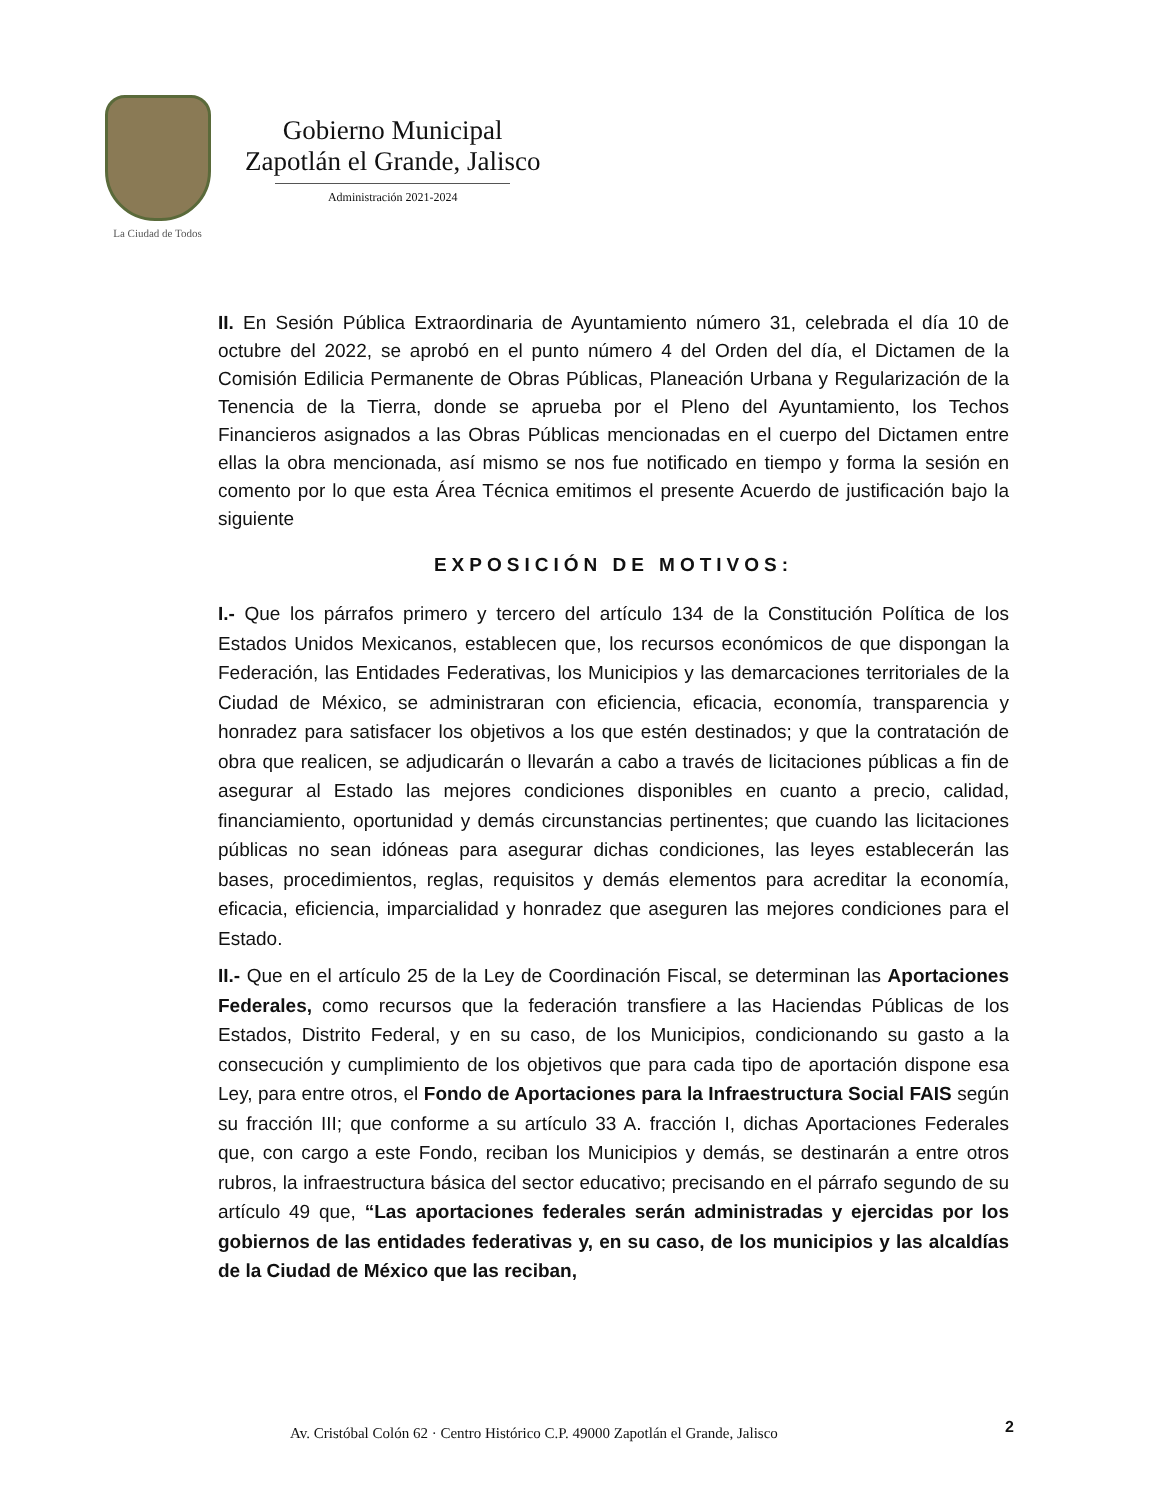La Ciudad de Todos
Gobierno Municipal
Zapotlán el Grande, Jalisco
Administración 2021-2024
II. En Sesión Pública Extraordinaria de Ayuntamiento número 31, celebrada el día 10 de octubre del 2022, se aprobó en el punto número 4 del Orden del día, el Dictamen de la Comisión Edilicia Permanente de Obras Públicas, Planeación Urbana y Regularización de la Tenencia de la Tierra, donde se aprueba por el Pleno del Ayuntamiento, los Techos Financieros asignados a las Obras Públicas mencionadas en el cuerpo del Dictamen entre ellas la obra mencionada, así mismo se nos fue notificado en tiempo y forma la sesión en comento por lo que esta Área Técnica emitimos el presente Acuerdo de justificación bajo la siguiente
EXPOSICIÓN DE MOTIVOS:
I.- Que los párrafos primero y tercero del artículo 134 de la Constitución Política de los Estados Unidos Mexicanos, establecen que, los recursos económicos de que dispongan la Federación, las Entidades Federativas, los Municipios y las demarcaciones territoriales de la Ciudad de México, se administraran con eficiencia, eficacia, economía, transparencia y honradez para satisfacer los objetivos a los que estén destinados; y que la contratación de obra que realicen, se adjudicarán o llevarán a cabo a través de licitaciones públicas a fin de asegurar al Estado las mejores condiciones disponibles en cuanto a precio, calidad, financiamiento, oportunidad y demás circunstancias pertinentes; que cuando las licitaciones públicas no sean idóneas para asegurar dichas condiciones, las leyes establecerán las bases, procedimientos, reglas, requisitos y demás elementos para acreditar la economía, eficacia, eficiencia, imparcialidad y honradez que aseguren las mejores condiciones para el Estado.
II.- Que en el artículo 25 de la Ley de Coordinación Fiscal, se determinan las Aportaciones Federales, como recursos que la federación transfiere a las Haciendas Públicas de los Estados, Distrito Federal, y en su caso, de los Municipios, condicionando su gasto a la consecución y cumplimiento de los objetivos que para cada tipo de aportación dispone esa Ley, para entre otros, el Fondo de Aportaciones para la Infraestructura Social FAIS según su fracción III; que conforme a su artículo 33 A. fracción I, dichas Aportaciones Federales que, con cargo a este Fondo, reciban los Municipios y demás, se destinarán a entre otros rubros, la infraestructura básica del sector educativo; precisando en el párrafo segundo de su artículo 49 que, “Las aportaciones federales serán administradas y ejercidas por los gobiernos de las entidades federativas y, en su caso, de los municipios y las alcaldías de la Ciudad de México que las reciban,
2
Av. Cristóbal Colón 62 · Centro Histórico C.P. 49000 Zapotlán el Grande, Jalisco